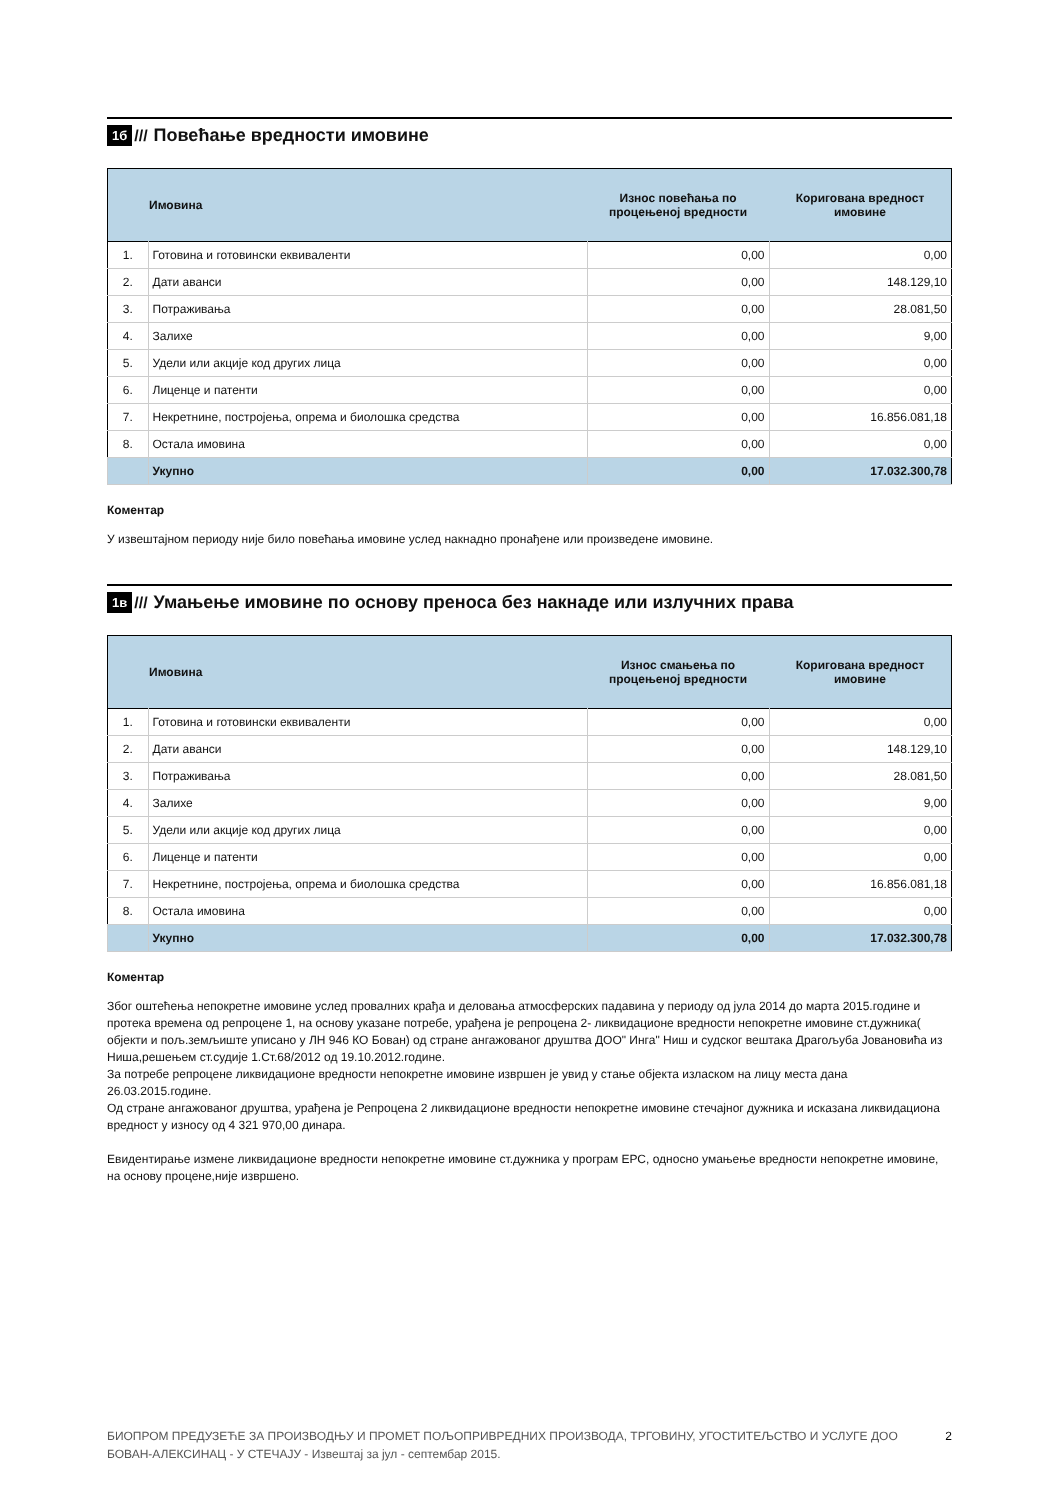1б /// Повећање вредности имовине
| | Имовина | Износ повећања по процењеној вредности | Коригована вредност имовине |
| --- | --- | --- | --- |
| 1. | Готовина и готовински еквиваленти | 0,00 | 0,00 |
| 2. | Дати аванси | 0,00 | 148.129,10 |
| 3. | Потраживања | 0,00 | 28.081,50 |
| 4. | Залихе | 0,00 | 9,00 |
| 5. | Удели или акције код других лица | 0,00 | 0,00 |
| 6. | Лиценце и патенти | 0,00 | 0,00 |
| 7. | Некретнине, постројења, опрема и биолошка средства | 0,00 | 16.856.081,18 |
| 8. | Остала имовина | 0,00 | 0,00 |
| | Укупно | 0,00 | 17.032.300,78 |
Коментар
У извештајном периоду није било повећања имовине услед накнадно пронађене или произведене имовине.
1в ///
Умањење имовине по основу преноса без накнаде или излучних права
| | Имовина | Износ смањења по процењеној вредности | Коригована вредност имовине |
| --- | --- | --- | --- |
| 1. | Готовина и готовински еквиваленти | 0,00 | 0,00 |
| 2. | Дати аванси | 0,00 | 148.129,10 |
| 3. | Потраживања | 0,00 | 28.081,50 |
| 4. | Залихе | 0,00 | 9,00 |
| 5. | Удели или акције код других лица | 0,00 | 0,00 |
| 6. | Лиценце и патенти | 0,00 | 0,00 |
| 7. | Некретнине, постројења, опрема и биолошка средства | 0,00 | 16.856.081,18 |
| 8. | Остала имовина | 0,00 | 0,00 |
| | Укупно | 0,00 | 17.032.300,78 |
Коментар
Због оштећења непокретне имовине услед провалних крађа и деловања атмосферских падавина у периоду од јула 2014 до марта 2015.године и протека времена од репроцене 1, на основу указане потребе, урађена је репроцена 2- ликвидационе вредности непокретне имовине ст.дужника( објекти и пољ.земљиште уписано у ЛН 946 КО Бован) од стране ангажованог друштва ДОО" Инга" Ниш и судског вештака Драгољуба Јовановића из Ниша,решењем ст.судије 1.Ст.68/2012 од 19.10.2012.године.
За потребе репроцене ликвидационе вредности непокретне имовине извршен је увид у стање објекта изласком на лицу места дана 26.03.2015.године.
Од стране ангажованог друштва, урађена је Репроцена 2 ликвидационе вредности непокретне имовине стечајног дужника и исказана ликвидациона вредност у износу од 4 321 970,00 динара.
Евидентирање измене ликвидационе вредности непокретне имовине ст.дужника у програм ЕРС, односно умањење вредности непокретне имовине, на основу процене,није извршено.
БИОПРОМ ПРЕДУЗЕЋЕ ЗА ПРОИЗВОДЊУ И ПРОМЕТ ПОЉОПРИВРЕДНИХ ПРОИЗВОДА, ТРГОВИНУ, УГОСТИТЕЉСТВО И УСЛУГЕ ДОО БОВАН-АЛЕКСИНАЦ - У СТЕЧАЈУ - Извештај за јул - септембар 2015. 2